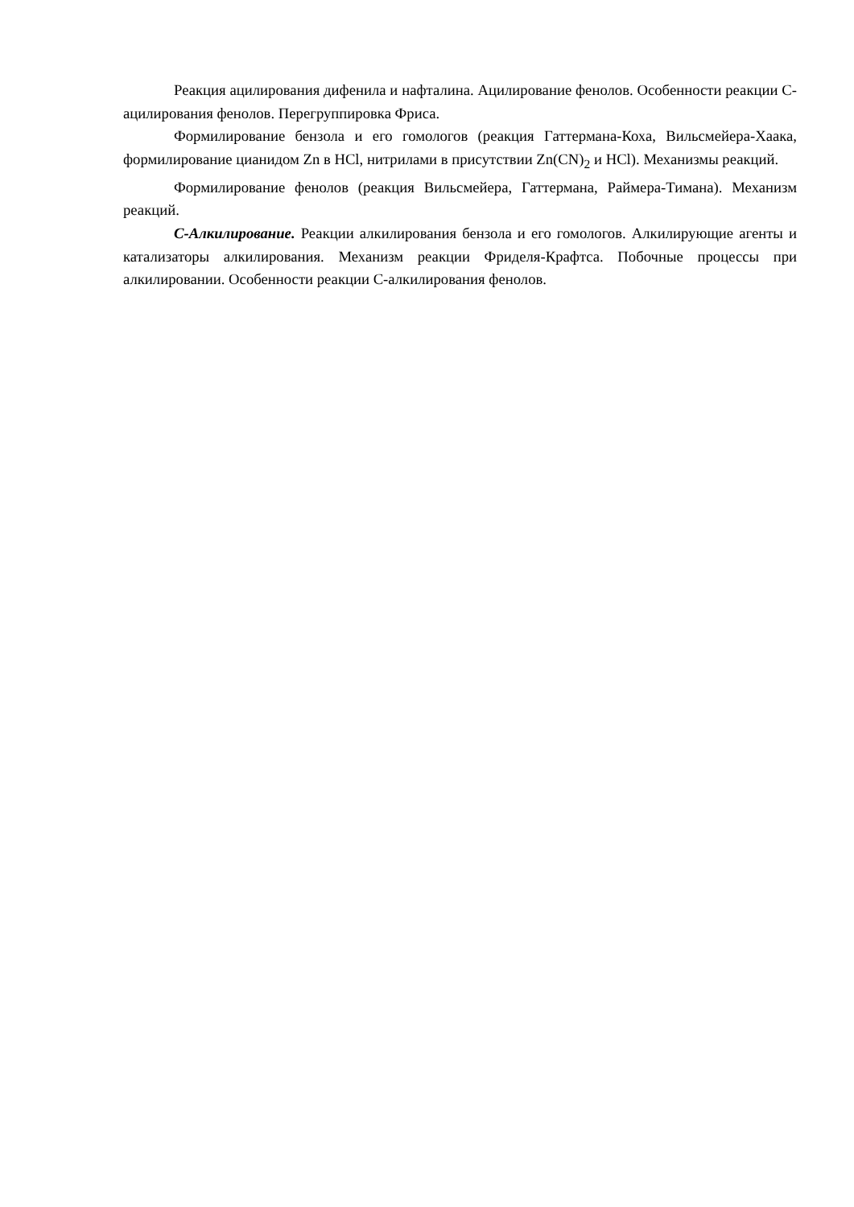Реакция ацилирования дифенила и нафталина. Ацилирование фенолов. Особенности реакции С-ацилирования фенолов. Перегруппировка Фриса.
Формилирование бензола и его гомологов (реакция Гаттермана-Коха, Вильсмейера-Хаака, формилирование цианидом Zn в HCl, нитрилами в присутствии Zn(CN)<sub>2</sub> и HCl). Механизмы реакций.
Формилирование фенолов (реакция Вильсмейера, Гаттермана, Раймера-Тимана). Механизм реакций.
С-Алкилирование. Реакции алкилирования бензола и его гомологов. Алкилирующие агенты и катализаторы алкилирования. Механизм реакции Фриделя-Крафтса. Побочные процессы при алкилировании. Особенности реакции С-алкилирования фенолов.